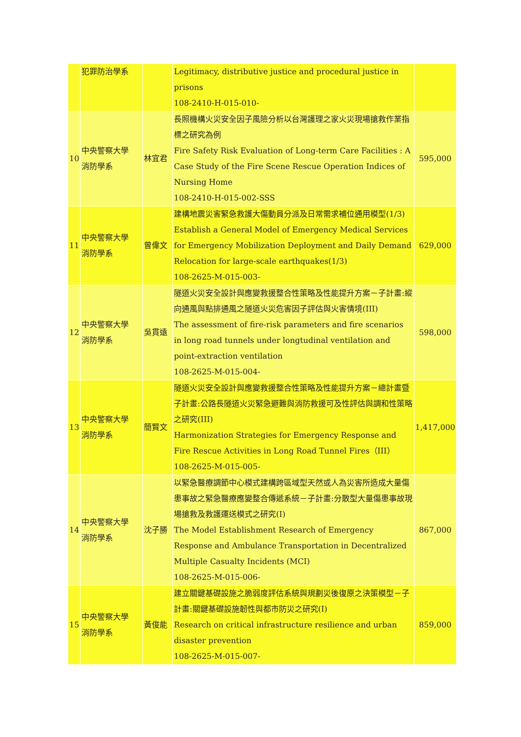| | 犯罪防治學系 | | Legitimacy, distributive justice and procedural justice in prisons 108-2410-H-015-010- | |
| 10 | 中央警察大學 消防學系 | 林宜君 | 長照機構火災安全因子風險分析以台灣護理之家火災現場搶救作業指標之研究為例 Fire Safety Risk Evaluation of Long-term Care Facilities : A Case Study of the Fire Scene Rescue Operation Indices of Nursing Home 108-2410-H-015-002-SSS | 595,000 |
| 11 | 中央警察大學 消防學系 | 曾偉文 | 建構地震災害緊急救護大傷動員分派及日常需求補位通用模型(1/3) Establish a General Model of Emergency Medical Services for Emergency Mobilization Deployment and Daily Demand Relocation for large-scale earthquakes(1/3) 108-2625-M-015-003- | 629,000 |
| 12 | 中央警察大學 消防學系 | 吳貫遠 | 隧道火災安全設計與應變救援整合性策略及性能提升方案－子計畫:縱向通風與點排通風之隧道火災危害因子評估與火害情境(III) The assessment of fire-risk parameters and fire scenarios in long road tunnels under longtudinal ventilation and point-extraction ventilation 108-2625-M-015-004- | 598,000 |
| 13 | 中央警察大學 消防學系 | 簡賢文 | 隧道火災安全設計與應變救援整合性策略及性能提升方案－總計畫暨子計畫:公路長隧道火災緊急避難與消防救援可及性評估與調和性策略之研究(III) Harmonization Strategies for Emergency Response and Fire Rescue Activities in Long Road Tunnel Fires（III） 108-2625-M-015-005- | 1,417,000 |
| 14 | 中央警察大學 消防學系 | 沈子勝 | 以緊急醫療調節中心模式建構跨區域型天然或人為災害所造成大量傷患事故之緊急醫療應變整合傳遞系統－子計畫:分散型大量傷患事故現場搶救及救護運送模式之研究(I) The Model Establishment Research of Emergency Response and Ambulance Transportation in Decentralized Multiple Casualty Incidents (MCI) 108-2625-M-015-006- | 867,000 |
| 15 | 中央警察大學 消防學系 | 黃俊能 | 建立關鍵基礎設施之脆弱度評估系統與規劃災後復原之決策模型－子計畫:關鍵基礎設施韌性與都市防災之研究(I) Research on critical infrastructure resilience and urban disaster prevention 108-2625-M-015-007- | 859,000 |